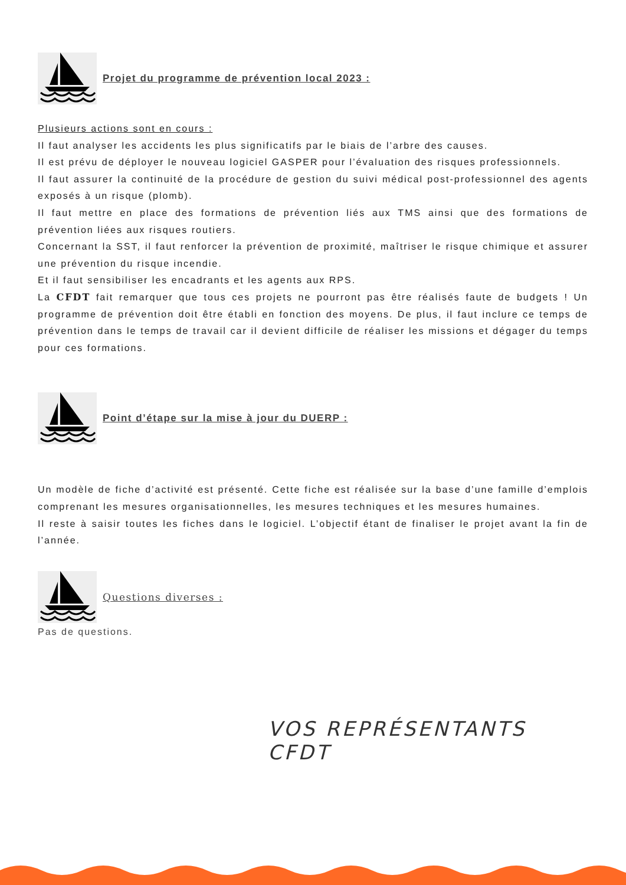Projet du programme de prévention local 2023 :
Plusieurs actions sont en cours :
Il faut analyser les accidents les plus significatifs par le biais de l’arbre des causes.
Il est prévu de déployer le nouveau logiciel GASPER pour l’évaluation des risques professionnels.
Il faut assurer la continuité de la procédure de gestion du suivi médical post-professionnel des agents exposés à un risque (plomb).
Il faut mettre en place des formations de prévention liés aux TMS ainsi que des formations de prévention liées aux risques routiers.
Concernant la SST, il faut renforcer la prévention de proximité, maîtriser le risque chimique et assurer une prévention du risque incendie.
Et il faut sensibiliser les encadrants et les agents aux RPS.
La CFDT fait remarquer que tous ces projets ne pourront pas être réalisés faute de budgets ! Un programme de prévention doit être établi en fonction des moyens. De plus, il faut inclure ce temps de prévention dans le temps de travail car il devient difficile de réaliser les missions et dégager du temps pour ces formations.
Point d’étape sur la mise à jour du DUERP :
Un modèle de fiche d’activité est présenté. Cette fiche est réalisée sur la base d’une famille d’emplois comprenant les mesures organisationnelles, les mesures techniques et les mesures humaines.
Il reste à saisir toutes les fiches dans le logiciel. L’objectif étant de finaliser le projet avant la fin de l’année.
Questions diverses :
Pas de questions.
VOS REPRÉSENTANTS CFDT